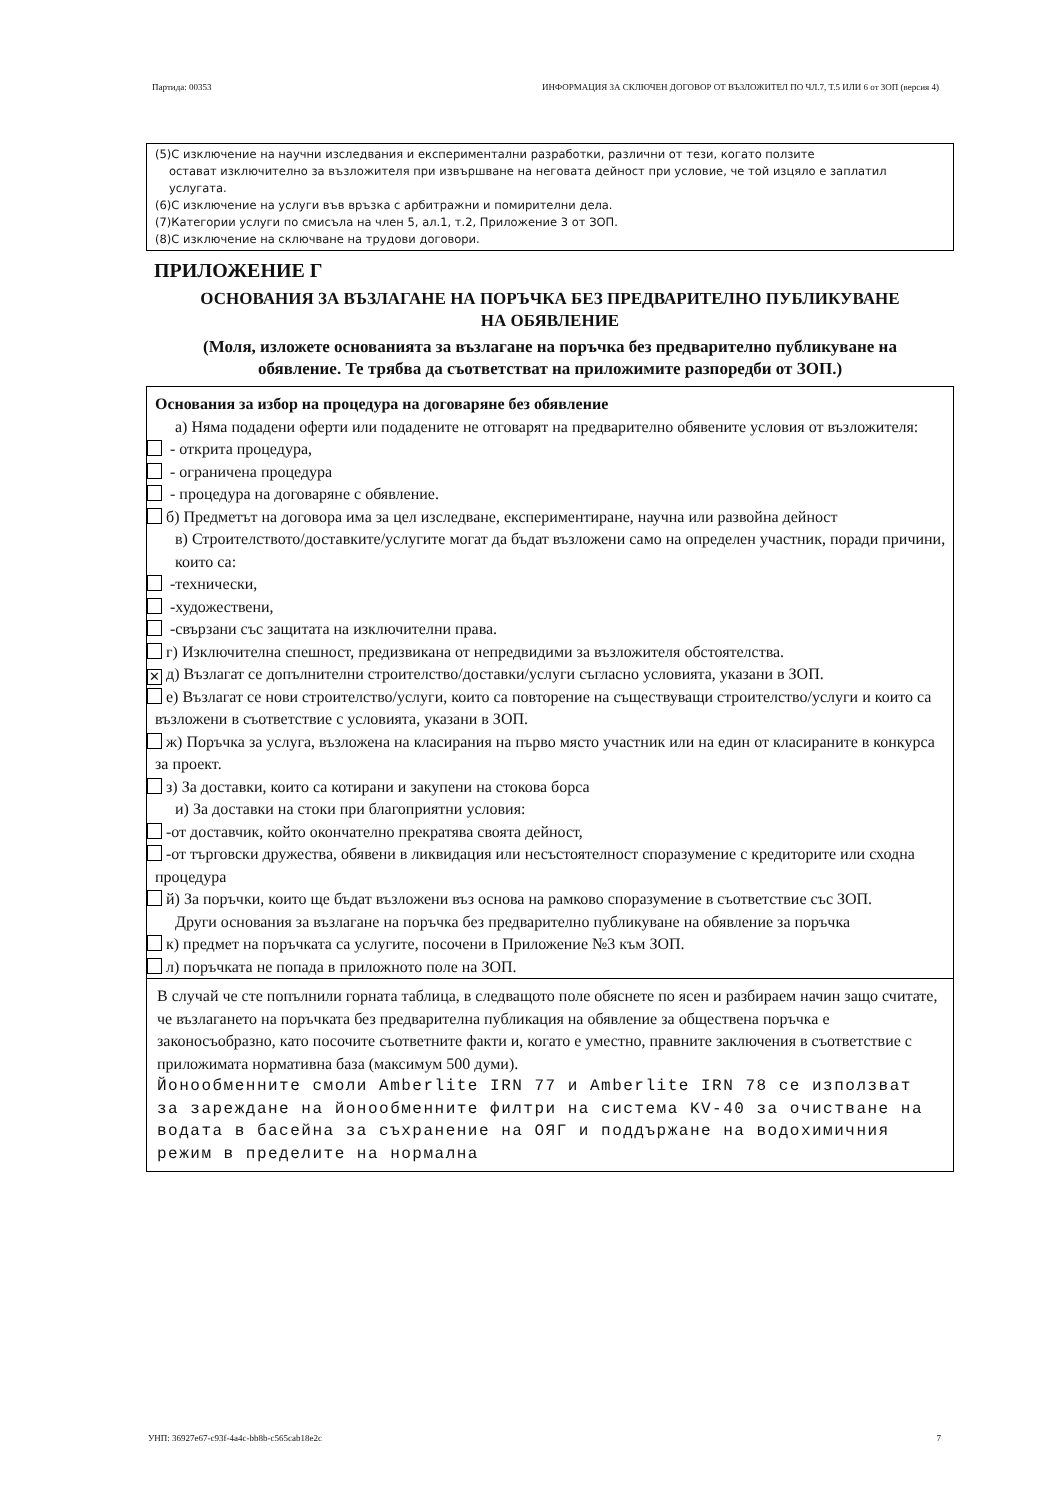Партида: 00353 ИНФОРМАЦИЯ ЗА СКЛЮЧЕН ДОГОВОР ОТ ВЪЗЛОЖИТЕЛ ПО ЧЛ.7, Т.5 ИЛИ 6 от ЗОП (версия 4)
(5)С изключение на научни изследвания и експериментални разработки, различни от тези, когато ползите
остават изключително за възложителя при извършване на неговата дейност при условие, че той изцяло е заплатил услугата.
(6)С изключение на услуги във връзка с арбитражни и помирителни дела.
(7)Категории услуги по смисъла на член 5, ал.1, т.2, Приложение 3 от ЗОП.
(8)С изключение на сключване на трудови договори.
ПРИЛОЖЕНИЕ Г
ОСНОВАНИЯ ЗА ВЪЗЛАГАНЕ НА ПОРЪЧКА БЕЗ ПРЕДВАРИТЕЛНО ПУБЛИКУВАНЕ НА ОБЯВЛЕНИЕ
(Моля, изложете основанията за възлагане на поръчка без предварително публикуване на обявление. Те трябва да съответстват на приложимите разпоредби от ЗОП.)
Основания за избор на процедура на договаряне без обявление
а) Няма подадени оферти или подадените не отговарят на предварително обявените условия от възложителя:
- открита процедура,
- ограничена процедура
- процедура на договаряне с обявление.
б) Предметът на договора има за цел изследване, експериментиране, научна или развойна дейност
в) Строителството/доставките/услугите могат да бъдат възложени само на определен участник, поради причини, които са:
-технически,
-художествени,
-свързани със защитата на изключителни права.
г) Изключителна спешност, предизвикана от непредвидими за възложителя обстоятелства.
✕ д) Възлагат се допълнителни строителство/доставки/услуги съгласно условията, указани в ЗОП.
е) Възлагат се нови строителство/услуги, които са повторение на съществуващи строителство/услуги и които са възложени в съответствие с условията, указани в ЗОП.
ж) Поръчка за услуга, възложена на класирания на първо място участник или на един от класираните в конкурса за проект.
з) За доставки, които са котирани и закупени на стокова борса
и) За доставки на стоки при благоприятни условия:
-от доставчик, който окончателно прекратява своята дейност,
-от търговски дружества, обявени в ликвидация или несъстоятелност споразумение с кредиторите или сходна процедура
й) За поръчки, които ще бъдат възложени въз основа на рамково споразумение в съответствие със ЗОП.
Други основания за възлагане на поръчка без предварително публикуване на обявление за поръчка
к) предмет на поръчката са услугите, посочени в Приложение №3 към ЗОП.
л) поръчката не попада в приложното поле на ЗОП.
В случай че сте попълнили горната таблица, в следващото поле обяснете по ясен и разбираем начин защо считате, че възлагането на поръчката без предварителна публикация на обявление за обществена поръчка е законосъобразно, като посочите съответните факти и, когато е уместно, правните заключения в съответствие с приложимата нормативна база (максимум 500 думи).
Йонообменните смоли Amberlite IRN 77 и Amberlite IRN 78 се използват за зареждане на йонообменните филтри на система KV-40 за очистване на водата в басейна за съхранение на ОЯГ и поддържане на водохимичния режим в пределите на нормална
УНП: 36927e67-c93f-4a4c-bb8b-c565cab18e2c 7